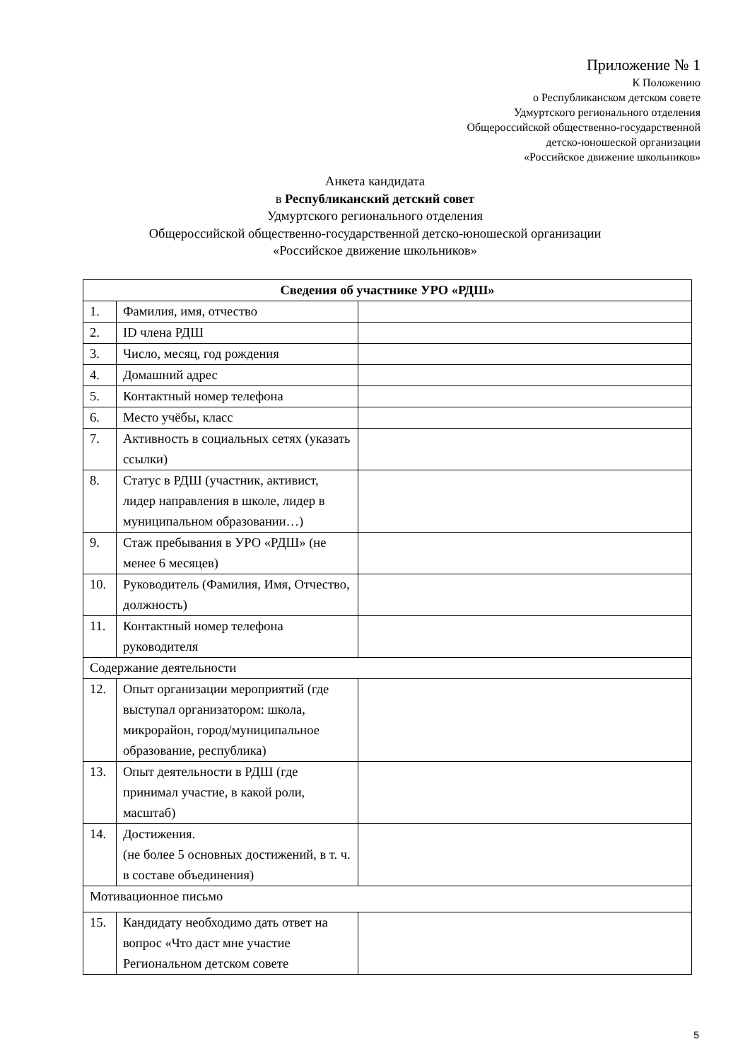Приложение № 1
К Положению
о Республиканском детском совете
Удмуртского регионального отделения
Общероссийской общественно-государственной
детско-юношеской организации
«Российское движение школьников»
Анкета кандидата
в Республиканский детский совет
Удмуртского регионального отделения
Общероссийской общественно-государственной детско-юношеской организации
«Российское движение школьников»
| Сведения об участнике УРО «РДШ» | | |
| --- | --- | --- |
| 1. | Фамилия, имя, отчество | |
| 2. | ID члена РДШ | |
| 3. | Число, месяц, год рождения | |
| 4. | Домашний адрес | |
| 5. | Контактный номер телефона | |
| 6. | Место учёбы, класс | |
| 7. | Активность в социальных сетях (указать ссылки) | |
| 8. | Статус в РДШ (участник, активист, лидер направления в школе, лидер в муниципальном образовании…) | |
| 9. | Стаж пребывания в УРО «РДШ» (не менее 6 месяцев) | |
| 10. | Руководитель (Фамилия, Имя, Отчество, должность) | |
| 11. | Контактный номер телефона руководителя | |
| Содержание деятельности | | |
| 12. | Опыт организации мероприятий (где выступал организатором: школа, микрорайон, город/муниципальное образование, республика) | |
| 13. | Опыт деятельности в РДШ (где принимал участие, в какой роли, масштаб) | |
| 14. | Достижения. (не более 5 основных достижений, в т. ч. в составе объединения) | |
| Мотивационное письмо | | |
| 15. | Кандидату необходимо дать ответ на вопрос «Что даст мне участие Региональном детском совете | |
5